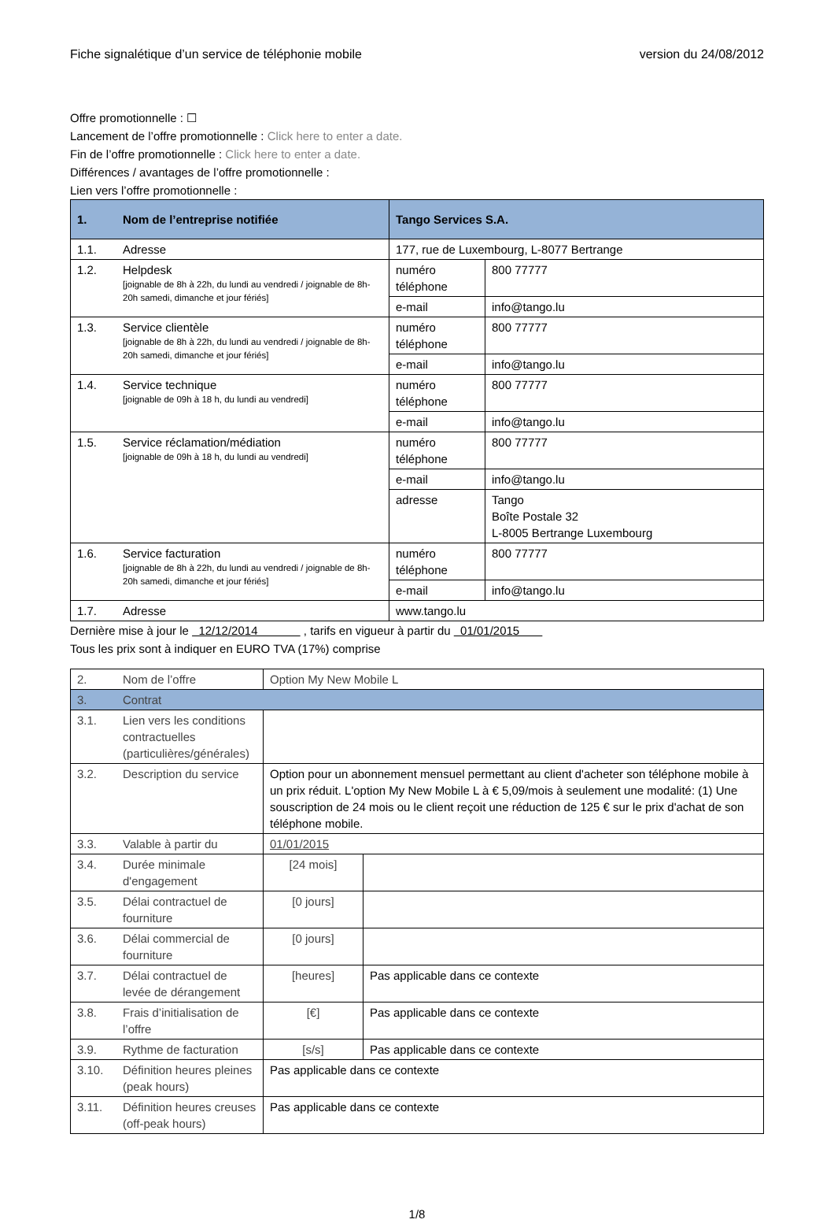Fiche signalétique d’un service de téléphonie mobile version du 24/08/2012
Offre promotionnelle : ☐
Lancement de l’offre promotionnelle : Click here to enter a date.
Fin de l’offre promotionnelle : Click here to enter a date.
Différences / avantages de l’offre promotionnelle :
Lien vers l’offre promotionnelle :
| 1. | Nom de l’entreprise notifiée | Tango Services S.A. | |
| --- | --- | --- | --- |
| 1.1. | Adresse | 177, rue de Luxembourg, L-8077 Bertrange | |
| 1.2. | Helpdesk [joignable de 8h à 22h, du lundi au vendredi / joignable de 8h-20h samedi, dimanche et jour fériés] | numéro téléphone | 800 77777 |
| | | e-mail | info@tango.lu |
| 1.3. | Service clientèle [joignable de 8h à 22h, du lundi au vendredi / joignable de 8h-20h samedi, dimanche et jour fériés] | numéro téléphone | 800 77777 |
| | | e-mail | info@tango.lu |
| 1.4. | Service technique [joignable de 09h à 18 h, du lundi au vendredi] | numéro téléphone | 800 77777 |
| | | e-mail | info@tango.lu |
| 1.5. | Service réclamation/médiation [joignable de 09h à 18 h, du lundi au vendredi] | numéro téléphone | 800 77777 |
| | | e-mail | info@tango.lu |
| | | adresse | Tango Boîte Postale 32 L-8005 Bertrange Luxembourg |
| 1.6. | Service facturation [joignable de 8h à 22h, du lundi au vendredi / joignable de 8h-20h samedi, dimanche et jour fériés] | numéro téléphone | 800 77777 |
| | | e-mail | info@tango.lu |
| 1.7. | Adresse | www.tango.lu | |
Dernière mise à jour le 12/12/2014 , tarifs en vigueur à partir du 01/01/2015
Tous les prix sont à indiquer en EURO TVA (17%) comprise
| 2. | Nom de l’offre | Option My New Mobile L | |
| 3. | Contrat | | |
| 3.1. | Lien vers les conditions contractuelles (particulières/générales) | | |
| 3.2. | Description du service | Option pour un abonnement mensuel permettant au client d'acheter son téléphone mobile à un prix réduit. L'option My New Mobile L à € 5,09/mois à seulement une modalité: (1) Une souscription de 24 mois ou le client reçoit une réduction de 125 € sur le prix d'achat de son téléphone mobile. | |
| 3.3. | Valable à partir du | 01/01/2015 | |
| 3.4. | Durée minimale d'engagement | [24 mois] | |
| 3.5. | Délai contractuel de fourniture | [0 jours] | |
| 3.6. | Délai commercial de fourniture | [0 jours] | |
| 3.7. | Délai contractuel de levée de dérangement | [heures] | Pas applicable dans ce contexte |
| 3.8. | Frais d’initialisation de l’offre | [€] | Pas applicable dans ce contexte |
| 3.9. | Rythme de facturation | [s/s] | Pas applicable dans ce contexte |
| 3.10. | Définition heures pleines (peak hours) | Pas applicable dans ce contexte | |
| 3.11. | Définition heures creuses (off-peak hours) | Pas applicable dans ce contexte | |
1/8